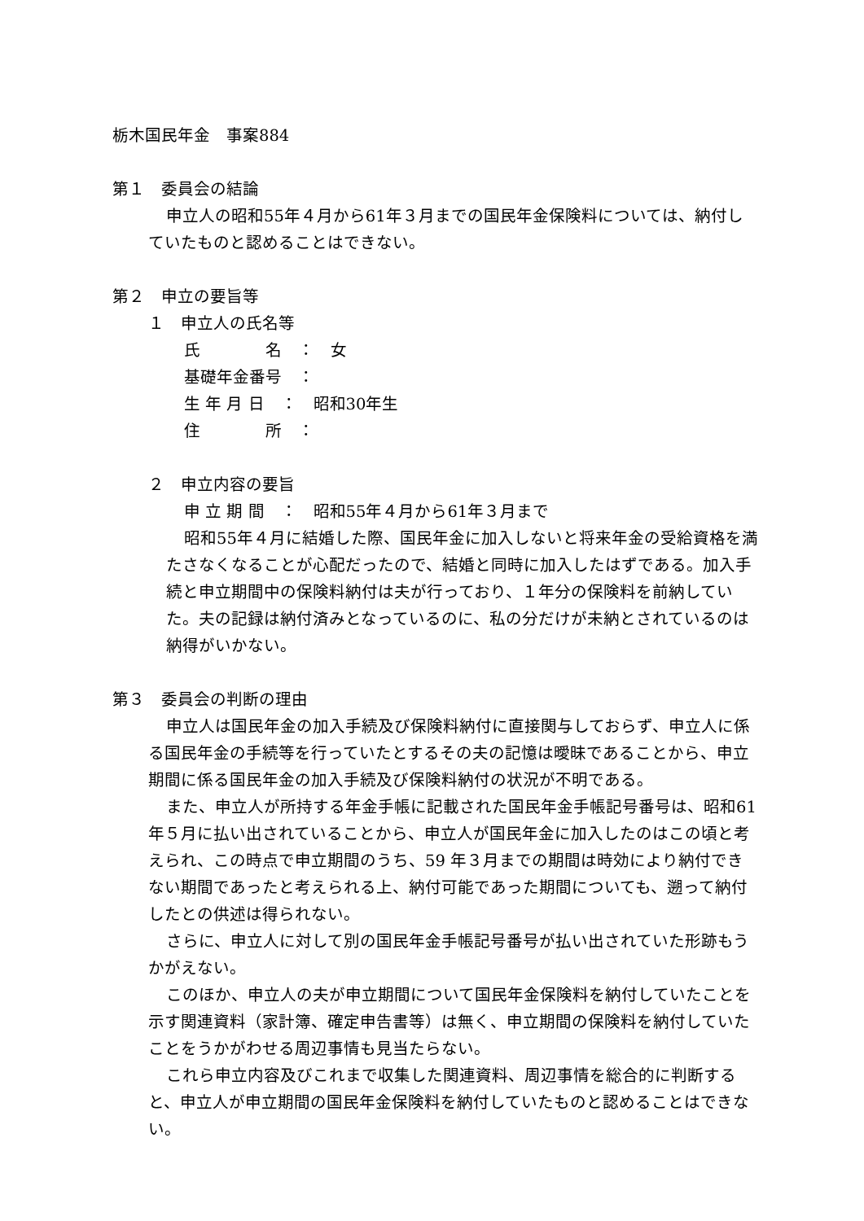栃木国民年金　事案884
第１　委員会の結論
申立人の昭和55年４月から61年３月までの国民年金保険料については、納付していたものと認めることはできない。
第２　申立の要旨等
１　申立人の氏名等
氏　　　　名　：　女
基礎年金番号　：
生 年 月 日　：　昭和30年生
住　　　　所　：
２　申立内容の要旨
申 立 期 間　：　昭和55年４月から61年３月まで
昭和55年４月に結婚した際、国民年金に加入しないと将来年金の受給資格を満たさなくなることが心配だったので、結婚と同時に加入したはずである。加入手続と申立期間中の保険料納付は夫が行っており、１年分の保険料を前納していた。夫の記録は納付済みとなっているのに、私の分だけが未納とされているのは納得がいかない。
第３　委員会の判断の理由
申立人は国民年金の加入手続及び保険料納付に直接関与しておらず、申立人に係る国民年金の手続等を行っていたとするその夫の記憶は曖昧であることから、申立期間に係る国民年金の加入手続及び保険料納付の状況が不明である。
また、申立人が所持する年金手帳に記載された国民年金手帳記号番号は、昭和61年５月に払い出されていることから、申立人が国民年金に加入したのはこの頃と考えられ、この時点で申立期間のうち、59 年３月までの期間は時効により納付できない期間であったと考えられる上、納付可能であった期間についても、遡って納付したとの供述は得られない。
さらに、申立人に対して別の国民年金手帳記号番号が払い出されていた形跡もうかがえない。
このほか、申立人の夫が申立期間について国民年金保険料を納付していたことを示す関連資料（家計簿、確定申告書等）は無く、申立期間の保険料を納付していたことをうかがわせる周辺事情も見当たらない。
これら申立内容及びこれまで収集した関連資料、周辺事情を総合的に判断すると、申立人が申立期間の国民年金保険料を納付していたものと認めることはできない。